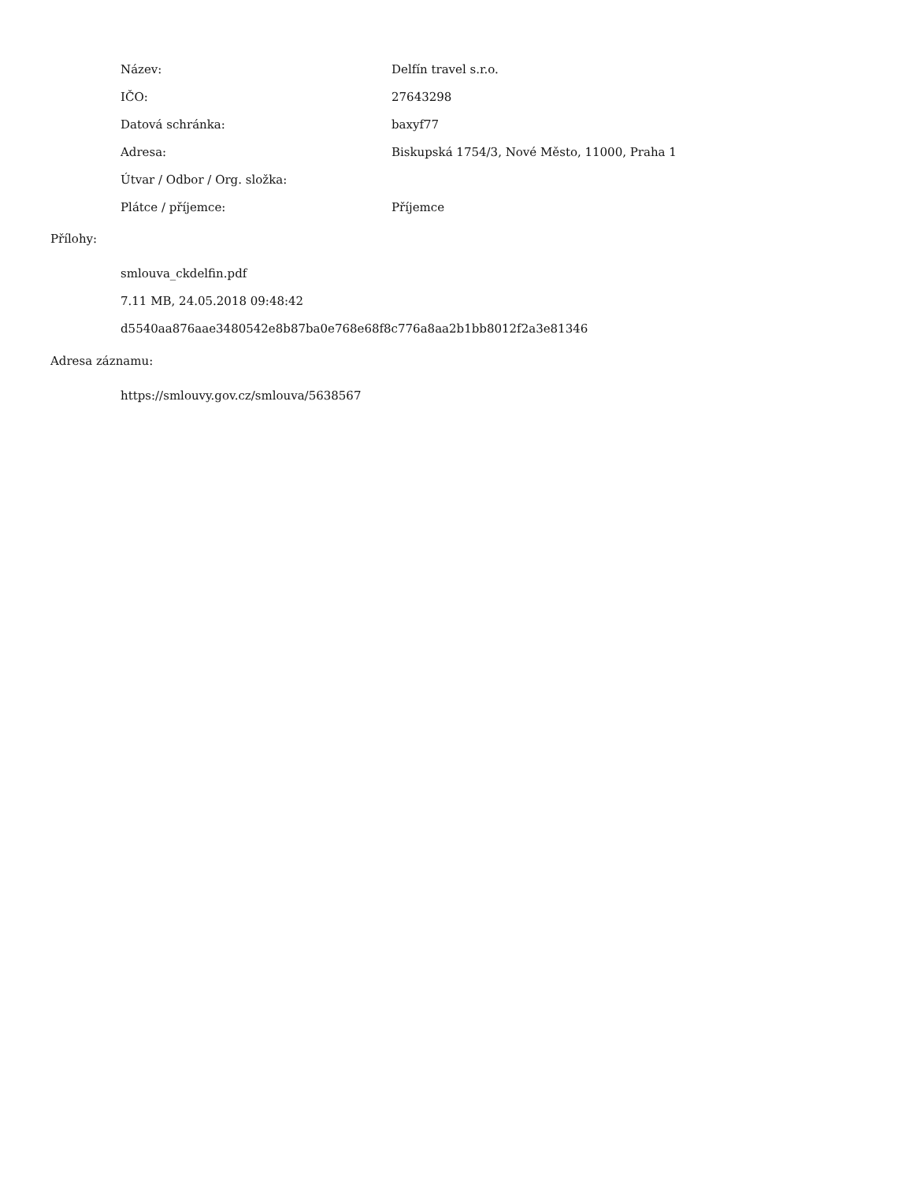| Název: | Delfín travel s.r.o. |
| IČO: | 27643298 |
| Datová schránka: | baxyf77 |
| Adresa: | Biskupská 1754/3, Nové Město, 11000, Praha 1 |
| Útvar / Odbor / Org. složka: | |
| Plátce / příjemce: | Příjemce |
Přílohy:
smlouva_ckdelfin.pdf
7.11 MB, 24.05.2018 09:48:42
d5540aa876aae3480542e8b87ba0e768e68f8c776a8aa2b1bb8012f2a3e81346
Adresa záznamu:
https://smlouvy.gov.cz/smlouva/5638567